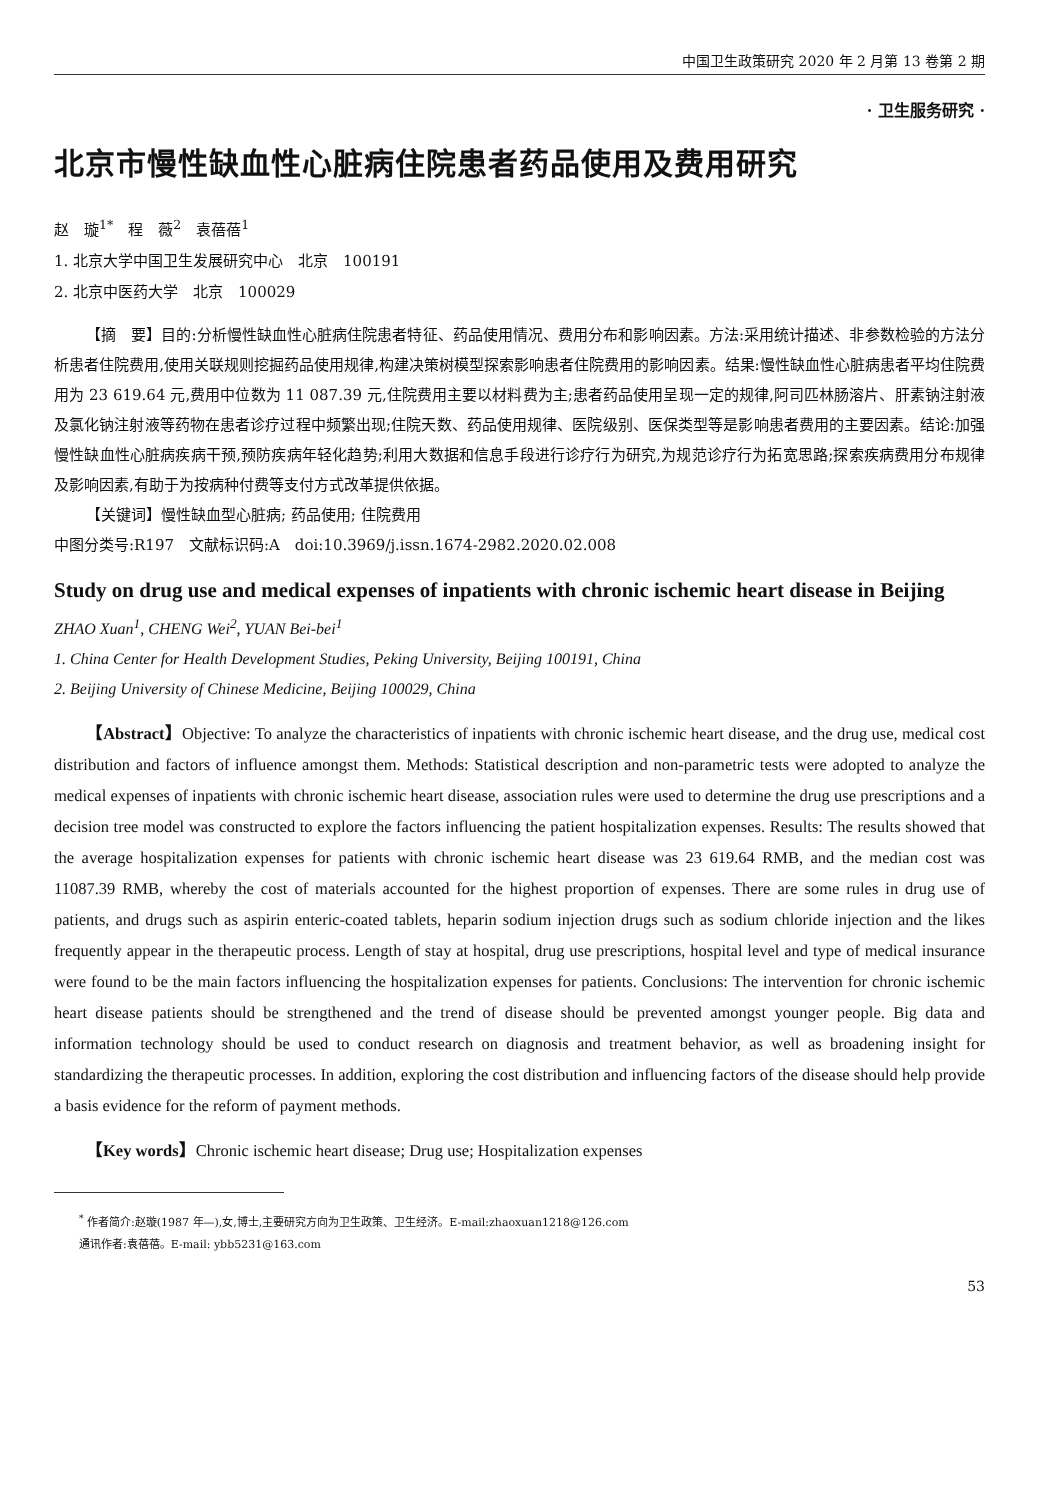中国卫生政策研究 2020 年 2 月第 13 卷第 2 期
· 卫生服务研究 ·
北京市慢性缺血性心脏病住院患者药品使用及费用研究
赵　璇<sup>1*</sup>　程　薇<sup>2</sup>　袁蓓蓓<sup>1</sup>
1. 北京大学中国卫生发展研究中心　北京　100191
2. 北京中医药大学　北京　100029
【摘　要】目的:分析慢性缺血性心脏病住院患者特征、药品使用情况、费用分布和影响因素。方法:采用统计描述、非参数检验的方法分析患者住院费用,使用关联规则挖掘药品使用规律,构建决策树模型探索影响患者住院费用的影响因素。结果:慢性缺血性心脏病患者平均住院费用为 23 619.64 元,费用中位数为 11 087.39 元,住院费用主要以材料费为主;患者药品使用呈现一定的规律,阿司匹林肠溶片、肝素钠注射液及氯化钠注射液等药物在患者诊疗过程中频繁出现;住院天数、药品使用规律、医院级别、医保类型等是影响患者费用的主要因素。结论:加强慢性缺血性心脏病疾病干预,预防疾病年轻化趋势;利用大数据和信息手段进行诊疗行为研究,为规范诊疗行为拓宽思路;探索疾病费用分布规律及影响因素,有助于为按病种付费等支付方式改革提供依据。
【关键词】慢性缺血型心脏病; 药品使用; 住院费用
中图分类号:R197　文献标识码:A　doi:10.3969/j.issn.1674-2982.2020.02.008
Study on drug use and medical expenses of inpatients with chronic ischemic heart disease in Beijing
ZHAO Xuan<sup>1</sup>, CHENG Wei<sup>2</sup>, YUAN Bei-bei<sup>1</sup>
1. China Center for Health Development Studies, Peking University, Beijing 100191, China
2. Beijing University of Chinese Medicine, Beijing 100029, China
【Abstract】Objective: To analyze the characteristics of inpatients with chronic ischemic heart disease, and the drug use, medical cost distribution and factors of influence amongst them. Methods: Statistical description and non-parametric tests were adopted to analyze the medical expenses of inpatients with chronic ischemic heart disease, association rules were used to determine the drug use prescriptions and a decision tree model was constructed to explore the factors influencing the patient hospitalization expenses. Results: The results showed that the average hospitalization expenses for patients with chronic ischemic heart disease was 23 619.64 RMB, and the median cost was 11087.39 RMB, whereby the cost of materials accounted for the highest proportion of expenses. There are some rules in drug use of patients, and drugs such as aspirin enteric-coated tablets, heparin sodium injection drugs such as sodium chloride injection and the likes frequently appear in the therapeutic process. Length of stay at hospital, drug use prescriptions, hospital level and type of medical insurance were found to be the main factors influencing the hospitalization expenses for patients. Conclusions: The intervention for chronic ischemic heart disease patients should be strengthened and the trend of disease should be prevented amongst younger people. Big data and information technology should be used to conduct research on diagnosis and treatment behavior, as well as broadening insight for standardizing the therapeutic processes. In addition, exploring the cost distribution and influencing factors of the disease should help provide a basis evidence for the reform of payment methods.
【Key words】Chronic ischemic heart disease; Drug use; Hospitalization expenses
<sup>*</sup> 作者简介:赵璇(1987 年—),女,博士,主要研究方向为卫生政策、卫生经济。E-mail:zhaoxuan1218@126.com
通讯作者:袁蓓蓓。E-mail: ybb5231@163.com
53